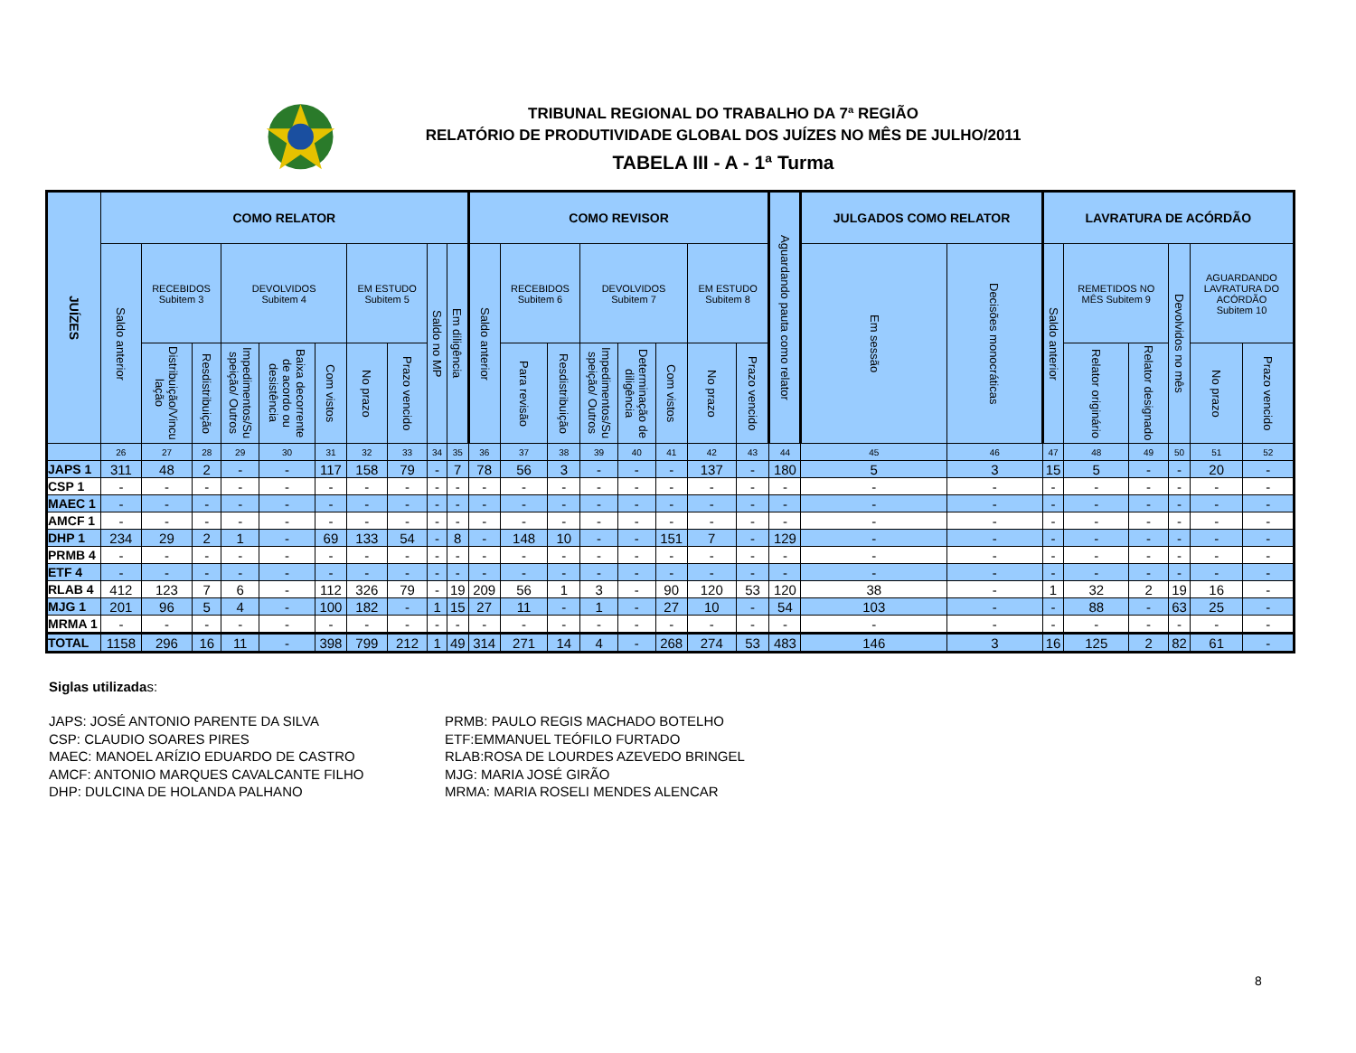TRIBUNAL REGIONAL DO TRABALHO DA 7ª REGIÃO
RELATÓRIO DE PRODUTIVIDADE GLOBAL DOS JUÍZES NO MÊS DE JULHO/2011
TABELA III - A - 1ª Turma
| JUÍZES | COMO RELATOR | | | | | | | | | | COMO REVISOR | | | | | | | | Aguardando pauta como relator | JULGADOS COMO RELATOR | | LAVRATURA DE ACÓRDÃO | | | | | |
| --- | --- | --- | --- | --- | --- | --- | --- | --- | --- | --- | --- | --- | --- | --- | --- | --- | --- | --- | --- | --- | --- | --- | --- | --- | --- | --- | --- |
| | Saldo anterior | RECEBIDOS Subitem 3 | | DEVOLVIDOS Subitem 4 | | | EM ESTUDO Subitem 5 | | Saldo no MP | Em diligência | Saldo anterior | RECEBIDOS Subitem 6 | | DEVOLVIDOS Subitem 7 | | | EM ESTUDO Subitem 8 | | | Em sessão | Decisões monocráticas | Saldo anterior | REMETIDOS NO MÊS Subitem 9 | | Devolvidos no mês | AGUARDANDO LAVRATURA DO ACÓRDÃO Subitem 10 | |
| | | Distribuição/Vincu lação | Resdistribuição | Impedimentos/Su speição/ Outros | Baixa decorrente de acordo ou desistência | Com vistos | No prazo | Prazo vencido | | | | Para revisão | Resdistribuição | Impedimentos/Su speição/ Outros | Determinação de diligência | Com vistos | No prazo | Prazo vencido | | | | | Relator originário | Relator designado | | No prazo | Prazo vencido |
| | 26 | 27 | 28 | 29 | 30 | 31 | 32 | 33 | 34 | 35 | 36 | 37 | 38 | 39 | 40 | 41 | 42 | 43 | 44 | 45 | 46 | 47 | 48 | 49 | 50 | 51 | 52 |
| JAPS 1 | 311 | 48 | 2 | - | - | 117 | 158 | 79 | - | 7 | 78 | 56 | 3 | - | - | - | 137 | - | 180 | 5 | 3 | 15 | 5 | - | - | 20 | - |
| CSP 1 | - | - | - | - | - | - | - | - | - | - | - | - | - | - | - | - | - | - | - | - | - | - | - | - | - | - | - |
| MAEC 1 | - | - | - | - | - | - | - | - | - | - | - | - | - | - | - | - | - | - | - | - | - | - | - | - | - | - | - |
| AMCF 1 | - | - | - | - | - | - | - | - | - | - | - | - | - | - | - | - | - | - | - | - | - | - | - | - | - | - | - |
| DHP 1 | 234 | 29 | 2 | 1 | - | 69 | 133 | 54 | - | 8 | - | 148 | 10 | - | - | 151 | 7 | - | 129 | - | - | - | - | - | - | - | - |
| PRMB 4 | - | - | - | - | - | - | - | - | - | - | - | - | - | - | - | - | - | - | - | - | - | - | - | - | - | - | - |
| ETF 4 | - | - | - | - | - | - | - | - | - | - | - | - | - | - | - | - | - | - | - | - | - | - | - | - | - | - | - |
| RLAB 4 | 412 | 123 | 7 | 6 | - | 112 | 326 | 79 | - | 19 | 209 | 56 | 1 | 3 | - | 90 | 120 | 53 | 120 | 38 | - | 1 | 32 | 2 | 19 | 16 | - |
| MJG 1 | 201 | 96 | 5 | 4 | - | 100 | 182 | - | 1 | 15 | 27 | 11 | - | 1 | - | 27 | 10 | - | 54 | 103 | - | - | 88 | - | 63 | 25 | - |
| MRMA 1 | - | - | - | - | - | - | - | - | - | - | - | - | - | - | - | - | - | - | - | - | - | - | - | - | - | - | - |
| TOTAL | 1158 | 296 | 16 | 11 | - | 398 | 799 | 212 | 1 | 49 | 314 | 271 | 14 | 4 | - | 268 | 274 | 53 | 483 | 146 | 3 | 16 | 125 | 2 | 82 | 61 | - |
Siglas utilizadas:
JAPS: JOSÉ ANTONIO PARENTE DA SILVA
CSP: CLAUDIO SOARES PIRES
MAEC: MANOEL ARÍZIO EDUARDO DE CASTRO
AMCF: ANTONIO MARQUES CAVALCANTE FILHO
DHP: DULCINA DE HOLANDA PALHANO
PRMB: PAULO REGIS MACHADO BOTELHO
ETF:EMMANUEL TEÓFILO FURTADO
RLAB:ROSA DE LOURDES AZEVEDO BRINGEL
MJG: MARIA JOSÉ GIRÃO
MRMA: MARIA ROSELI MENDES ALENCAR
8